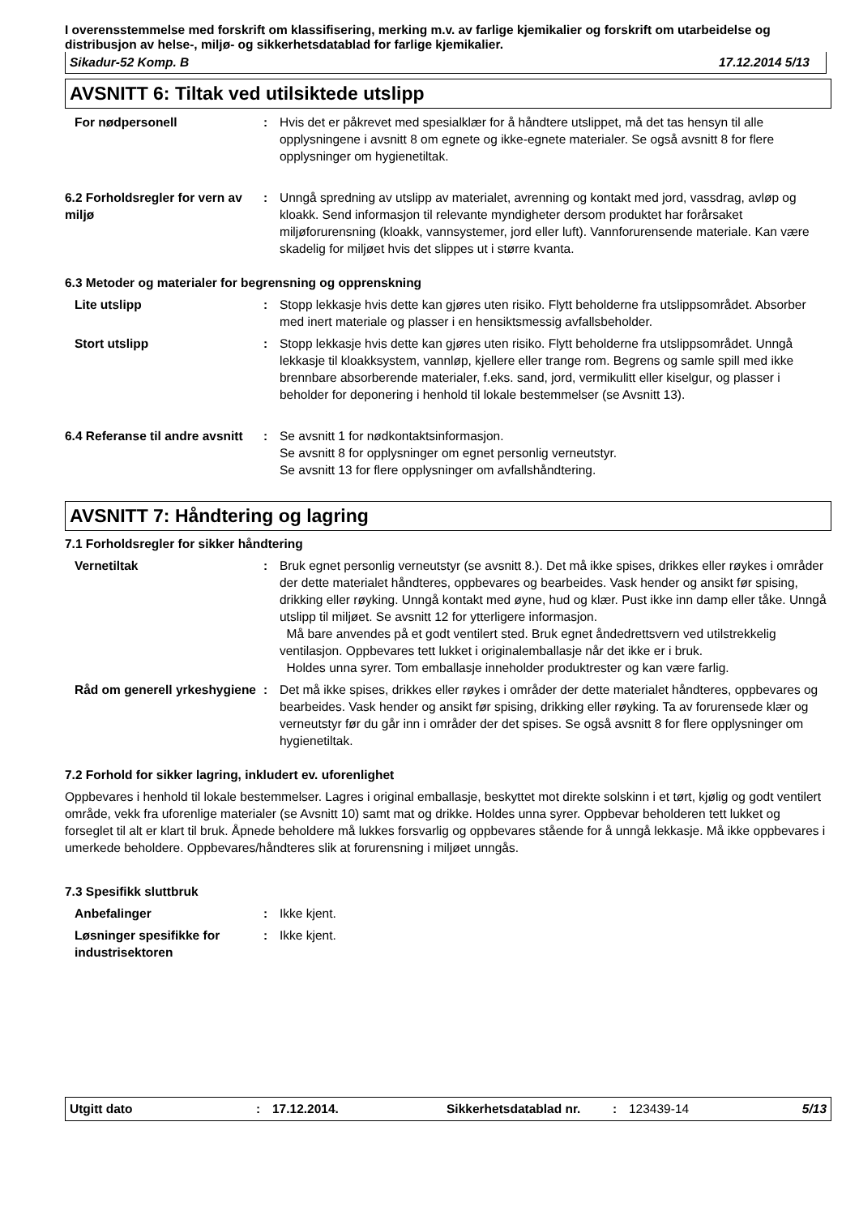I overensstemmelse med forskrift om klassifisering, merking m.v. av farlige kjemikalier og forskrift om utarbeidelse og distribusjon av helse-, miljø- og sikkerhetsdatablad for farlige kjemikalier.
Sikadur-52 Komp. B 17.12.2014 5/13
AVSNITT 6: Tiltak ved utilsiktede utslipp
For nødpersonell : Hvis det er påkrevet med spesialklær for å håndtere utslippet, må det tas hensyn til alle opplysningene i avsnitt 8 om egnete og ikke-egnete materialer. Se også avsnitt 8 for flere opplysninger om hygienetiltak.
6.2 Forholdsregler for vern av miljø
: Unngå spredning av utslipp av materialet, avrenning og kontakt med jord, vassdrag, avløp og kloakk. Send informasjon til relevante myndigheter dersom produktet har forårsaket miljøforurensning (kloakk, vannsystemer, jord eller luft). Vannforurensende materiale. Kan være skadelig for miljøet hvis det slippes ut i større kvanta.
6.3 Metoder og materialer for begrensning og opprenskning
Lite utslipp : Stopp lekkasje hvis dette kan gjøres uten risiko. Flytt beholderne fra utslippsområdet. Absorber med inert materiale og plasser i en hensiktsmessig avfallsbeholder.
Stort utslipp : Stopp lekkasje hvis dette kan gjøres uten risiko. Flytt beholderne fra utslippsområdet. Unngå lekkasje til kloakksystem, vannløp, kjellere eller trange rom. Begrens og samle spill med ikke brennbare absorberende materialer, f.eks. sand, jord, vermikulitt eller kiselgur, og plasser i beholder for deponering i henhold til lokale bestemmelser (se Avsnitt 13).
6.4 Referanse til andre avsnitt
: Se avsnitt 1 for nødkontaktsinformasjon.
Se avsnitt 8 for opplysninger om egnet personlig verneutstyr.
Se avsnitt 13 for flere opplysninger om avfallshåndtering.
AVSNITT 7: Håndtering og lagring
7.1 Forholdsregler for sikker håndtering
Vernetiltak : Bruk egnet personlig verneutstyr (se avsnitt 8.). Det må ikke spises, drikkes eller røykes i områder der dette materialet håndteres, oppbevares og bearbeides. Vask hender og ansikt før spising, drikking eller røyking. Unngå kontakt med øyne, hud og klær. Pust ikke inn damp eller tåke. Unngå utslipp til miljøet. Se avsnitt 12 for ytterligere informasjon.
Må bare anvendes på et godt ventilert sted. Bruk egnet åndedrettsvern ved utilstrekkelig ventilasjon. Oppbevares tett lukket i originalemballasje når det ikke er i bruk.
Holdes unna syrer. Tom emballasje inneholder produktrester og kan være farlig.
Råd om generell yrkeshygiene
: Det må ikke spises, drikkes eller røykes i områder der dette materialet håndteres, oppbevares og bearbeides. Vask hender og ansikt før spising, drikking eller røyking. Ta av forurensede klær og verneutstyr før du går inn i områder der det spises. Se også avsnitt 8 for flere opplysninger om hygienetiltak.
7.2 Forhold for sikker lagring, inkludert ev. uforenlighet
Oppbevares i henhold til lokale bestemmelser. Lagres i original emballasje, beskyttet mot direkte solskinn i et tørt, kjølig og godt ventilert område, vekk fra uforenlige materialer (se Avsnitt 10) samt mat og drikke. Holdes unna syrer. Oppbevar beholderen tett lukket og forseglet til alt er klart til bruk. Åpnede beholdere må lukkes forsvarlig og oppbevares stående for å unngå lekkasje. Må ikke oppbevares i umerkede beholdere. Oppbevares/håndteres slik at forurensning i miljøet unngås.
7.3 Spesifikk sluttbruk
Anbefalinger : Ikke kjent.
Løsninger spesifikke for industrisektoren
: Ikke kjent.
Utgitt dato: 17.12.2014. Sikkerhetsdatablad nr.: 123439-14 5/13